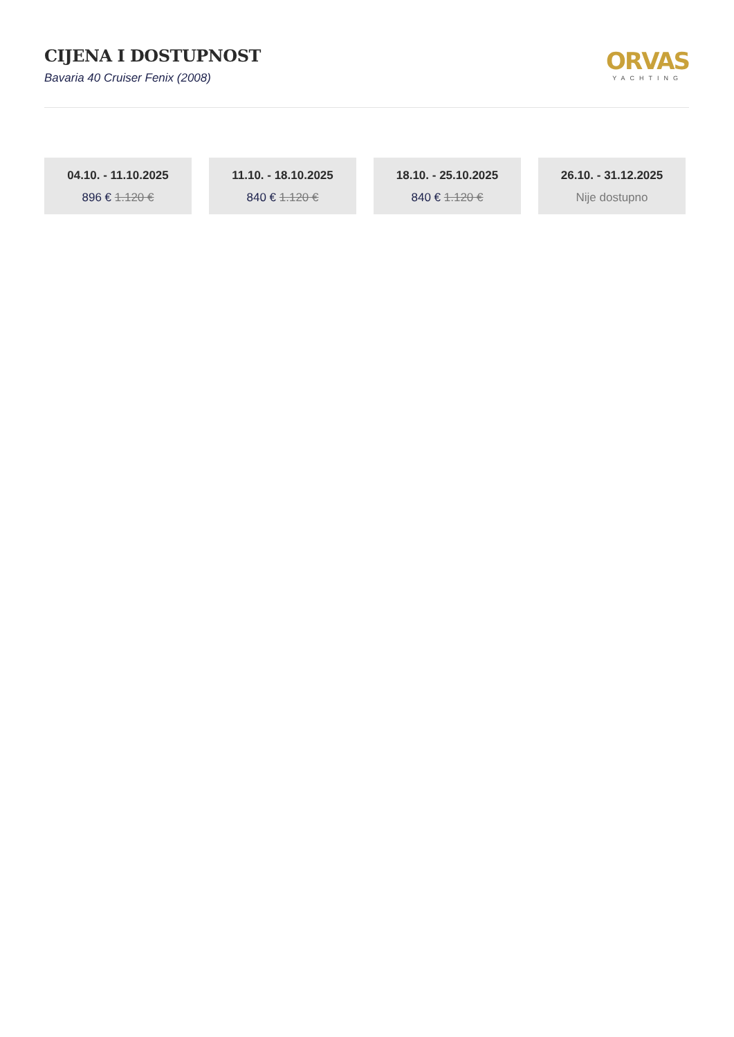CIJENA I DOSTUPNOST
Bavaria 40 Cruiser Fenix (2008)
ORVAS
YACHTING
04.10. - 11.10.2025
896 € 1.120 €
11.10. - 18.10.2025
840 € 1.120 €
18.10. - 25.10.2025
840 € 1.120 €
26.10. - 31.12.2025
Nije dostupno